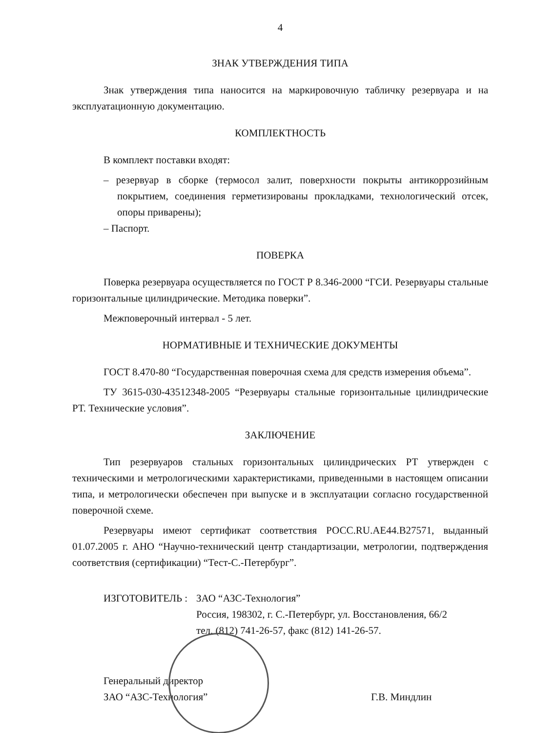4
ЗНАК УТВЕРЖДЕНИЯ ТИПА
Знак утверждения типа наносится на маркировочную табличку резервуара и на эксплуатационную документацию.
КОМПЛЕКТНОСТЬ
В комплект поставки входят:
– резервуар в сборке (термосол залит, поверхности покрыты антикоррозийным покрытием, соединения герметизированы прокладками, технологический отсек, опоры приварены);
– Паспорт.
ПОВЕРКА
Поверка резервуара осуществляется по ГОСТ Р 8.346-2000 “ГСИ. Резервуары стальные горизонтальные цилиндрические. Методика поверки”.
Межповерочный интервал - 5 лет.
НОРМАТИВНЫЕ И ТЕХНИЧЕСКИЕ ДОКУМЕНТЫ
ГОСТ 8.470-80 “Государственная поверочная схема для средств измерения объема”.
ТУ 3615-030-43512348-2005 “Резервуары стальные горизонтальные цилиндрические РТ. Технические условия”.
ЗАКЛЮЧЕНИЕ
Тип резервуаров стальных горизонтальных цилиндрических РТ утвержден с техническими и метрологическими характеристиками, приведенными в настоящем описании типа, и метрологически обеспечен при выпуске и в эксплуатации согласно государственной поверочной схеме.
Резервуары имеют сертификат соответствия РОСС.RU.АЕ44.В27571, выданный 01.07.2005 г. АНО “Научно-технический центр стандартизации, метрологии, подтверждения соответствия (сертификации) “Тест-С.-Петербург”.
ИЗГОТОВИТЕЛЬ : ЗАО “АЗС-Технология”
Россия, 198302, г. С.-Петербург, ул. Восстановления, 66/2
тел. (812) 741-26-57, факс (812) 141-26-57.
Генеральный директор
ЗАО “АЗС-Технология”
Г.В. Миндлин